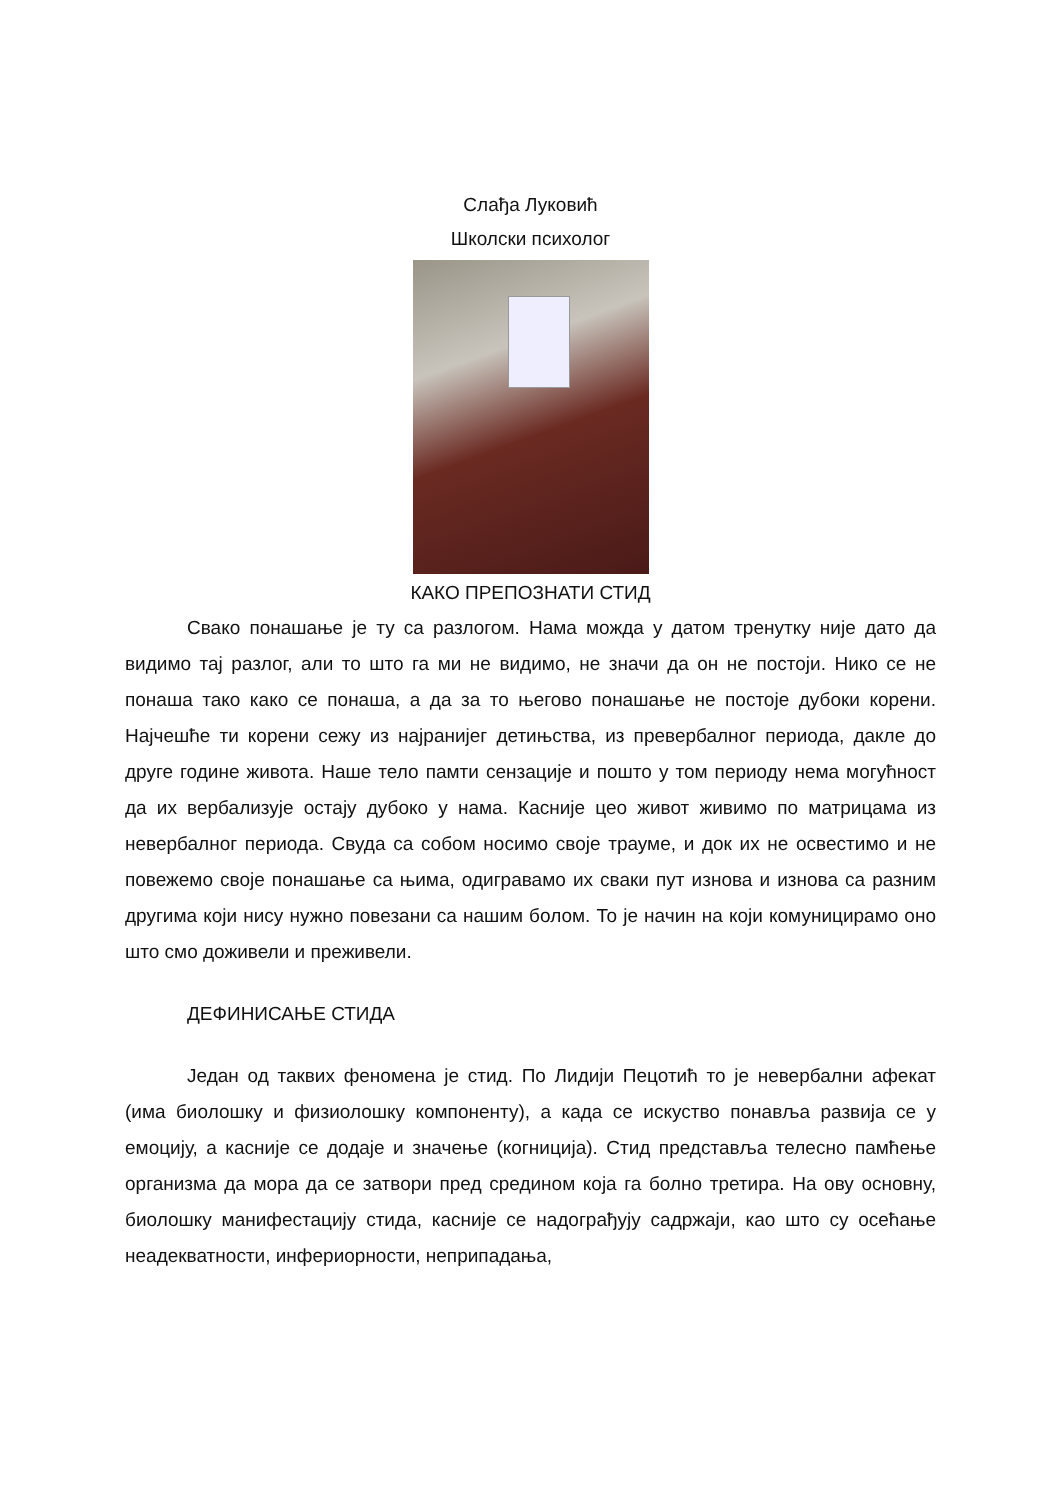Слађа Луковић
Школски психолог
КАКО ПРЕПОЗНАТИ СТИД
Свако понашање је ту са разлогом. Нама можда у датом тренутку није дато да видимо тај разлог, али то што га ми не видимо, не значи да он не постоји. Нико се не понаша тако како се понаша, а да за то његово понашање не постоје дубоки корени. Најчешће ти корени сежу из најранијег детињства, из превербалног периода, дакле до друге године живота. Наше тело памти сензације и пошто у том периоду нема могућност да их вербализује остају дубоко у нама. Касније цео живот живимо по матрицама из невербалног периода. Свуда са собом носимо своје трауме, и док их не освестимо и не повежемо своје понашање са њима, одигравамо их сваки пут изнова и изнова са разним другима који нису нужно повезани са нашим болом. То је начин на који комуницирамо оно што смо доживели и преживели.
ДЕФИНИСАЊЕ СТИДА
Један од таквих феномена је стид. По Лидији Пецотић то је невербални афекат (има биолошку и физиолошку компоненту), а када се искуство понавља развија се у емоцију, а касније се додаје и значење (когниција). Стид представља телесно памћење организма да мора да се затвори пред средином која га болно третира. На ову основну, биолошку манифестацију стида, касније се надограђују садржаји, као што су осећање неадекватности, инфериорности, неприпадања,